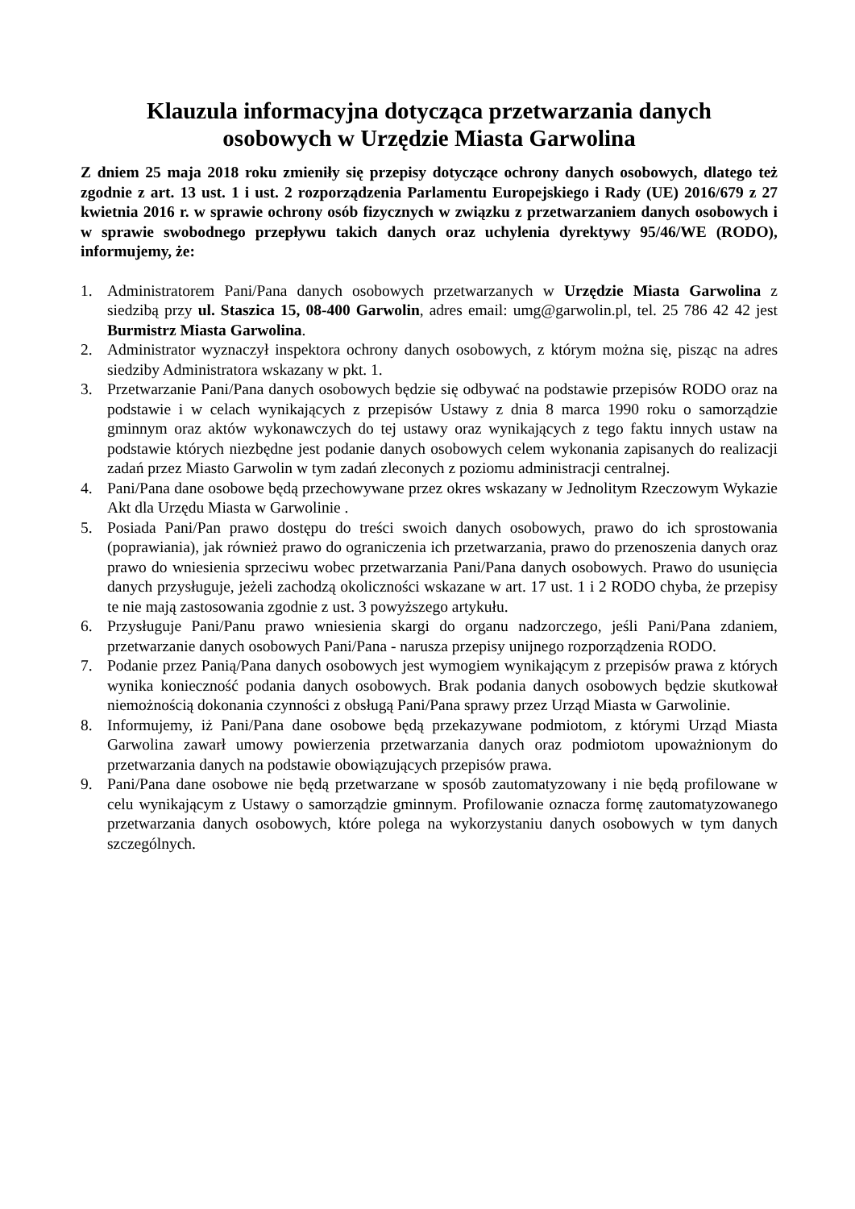Klauzula informacyjna dotycząca przetwarzania danych
osobowych w Urzędzie Miasta Garwolina
Z dniem 25 maja 2018 roku zmieniły się przepisy dotyczące ochrony danych osobowych, dlatego też zgodnie z art. 13 ust. 1 i ust. 2 rozporządzenia Parlamentu Europejskiego i Rady (UE) 2016/679 z 27 kwietnia 2016 r. w sprawie ochrony osób fizycznych w związku z przetwarzaniem danych osobowych i w sprawie swobodnego przepływu takich danych oraz uchylenia dyrektywy 95/46/WE (RODO), informujemy, że:
1. Administratorem Pani/Pana danych osobowych przetwarzanych w Urzędzie Miasta Garwolina z siedzibą przy ul. Staszica 15, 08-400 Garwolin, adres email: umg@garwolin.pl, tel. 25 786 42 42 jest Burmistrz Miasta Garwolina.
2. Administrator wyznaczył inspektora ochrony danych osobowych, z którym można się, pisząc na adres siedziby Administratora wskazany w pkt. 1.
3. Przetwarzanie Pani/Pana danych osobowych będzie się odbywać na podstawie przepisów RODO oraz na podstawie i w celach wynikających z przepisów Ustawy z dnia 8 marca 1990 roku o samorządzie gminnym oraz aktów wykonawczych do tej ustawy oraz wynikających z tego faktu innych ustaw na podstawie których niezbędne jest podanie danych osobowych celem wykonania zapisanych do realizacji zadań przez Miasto Garwolin w tym zadań zleconych z poziomu administracji centralnej.
4. Pani/Pana dane osobowe będą przechowywane przez okres wskazany w Jednolitym Rzeczowym Wykazie Akt dla Urzędu Miasta w Garwolinie .
5. Posiada Pani/Pan prawo dostępu do treści swoich danych osobowych, prawo do ich sprostowania (poprawiania), jak również prawo do ograniczenia ich przetwarzania, prawo do przenoszenia danych oraz prawo do wniesienia sprzeciwu wobec przetwarzania Pani/Pana danych osobowych. Prawo do usunięcia danych przysługuje, jeżeli zachodzą okoliczności wskazane w art. 17 ust. 1 i 2 RODO chyba, że przepisy te nie mają zastosowania zgodnie z ust. 3 powyższego artykułu.
6. Przysługuje Pani/Panu prawo wniesienia skargi do organu nadzorczego, jeśli Pani/Pana zdaniem, przetwarzanie danych osobowych Pani/Pana - narusza przepisy unijnego rozporządzenia RODO.
7. Podanie przez Panią/Pana danych osobowych jest wymogiem wynikającym z przepisów prawa z których wynika konieczność podania danych osobowych. Brak podania danych osobowych będzie skutkował niemożnością dokonania czynności z obsługą Pani/Pana sprawy przez Urząd Miasta w Garwolinie.
8. Informujemy, iż Pani/Pana dane osobowe będą przekazywane podmiotom, z którymi Urząd Miasta Garwolina zawarł umowy powierzenia przetwarzania danych oraz podmiotom upoważnionym do przetwarzania danych na podstawie obowiązujących przepisów prawa.
9. Pani/Pana dane osobowe nie będą przetwarzane w sposób zautomatyzowany i nie będą profilowane w celu wynikającym z Ustawy o samorządzie gminnym. Profilowanie oznacza formę zautomatyzowanego przetwarzania danych osobowych, które polega na wykorzystaniu danych osobowych w tym danych szczególnych.